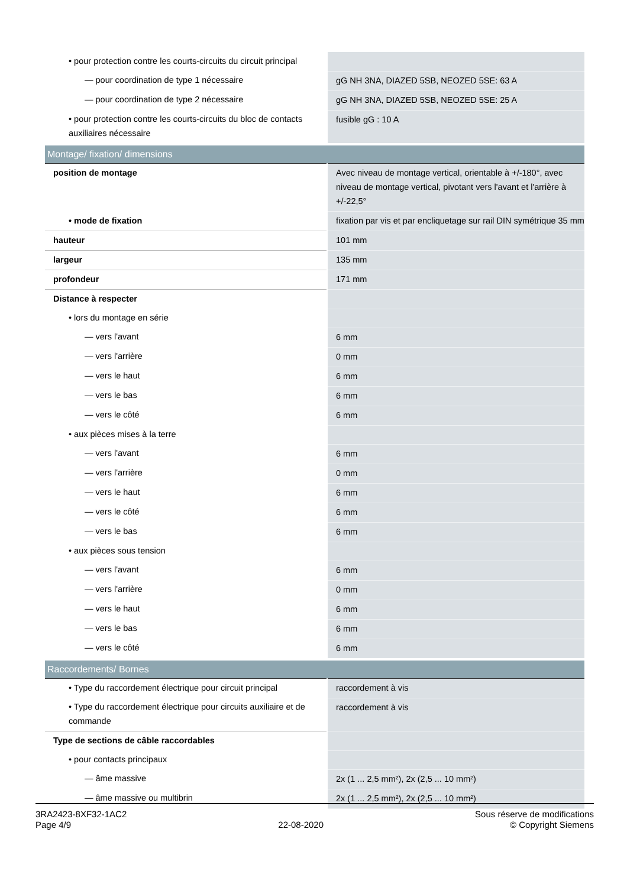| • pour protection contre les courts-circuits du circuit principal | |
| — pour coordination de type 1 nécessaire | gG NH 3NA, DIAZED 5SB, NEOZED 5SE: 63 A |
| — pour coordination de type 2 nécessaire | gG NH 3NA, DIAZED 5SB, NEOZED 5SE: 25 A |
| • pour protection contre les courts-circuits du bloc de contacts auxiliaires nécessaire | fusible gG : 10 A |
| Montage/ fixation/ dimensions | |
| position de montage | Avec niveau de montage vertical, orientable à +/-180°, avec niveau de montage vertical, pivotant vers l'avant et l'arrière à +/-22,5° |
| • mode de fixation | fixation par vis et par encliquetage sur rail DIN symétrique 35 mm |
| hauteur | 101 mm |
| largeur | 135 mm |
| profondeur | 171 mm |
| Distance à respecter | |
| • lors du montage en série | |
| — vers l'avant | 6 mm |
| — vers l'arrière | 0 mm |
| — vers le haut | 6 mm |
| — vers le bas | 6 mm |
| — vers le côté | 6 mm |
| • aux pièces mises à la terre | |
| — vers l'avant | 6 mm |
| — vers l'arrière | 0 mm |
| — vers le haut | 6 mm |
| — vers le côté | 6 mm |
| — vers le bas | 6 mm |
| • aux pièces sous tension | |
| — vers l'avant | 6 mm |
| — vers l'arrière | 0 mm |
| — vers le haut | 6 mm |
| — vers le bas | 6 mm |
| — vers le côté | 6 mm |
| Raccordements/ Bornes | |
| • Type du raccordement électrique pour circuit principal | raccordement à vis |
| • Type du raccordement électrique pour circuits auxiliaire et de commande | raccordement à vis |
| Type de sections de câble raccordables | |
| • pour contacts principaux | |
| — âme massive | 2x (1 ... 2,5 mm²), 2x (2,5 ... 10 mm²) |
| — âme massive ou multibrin | 2x (1 ... 2,5 mm²), 2x (2,5 ... 10 mm²) |
3RA2423-8XF32-1AC2
Page 4/9
22-08-2020
Sous réserve de modifications
© Copyright Siemens